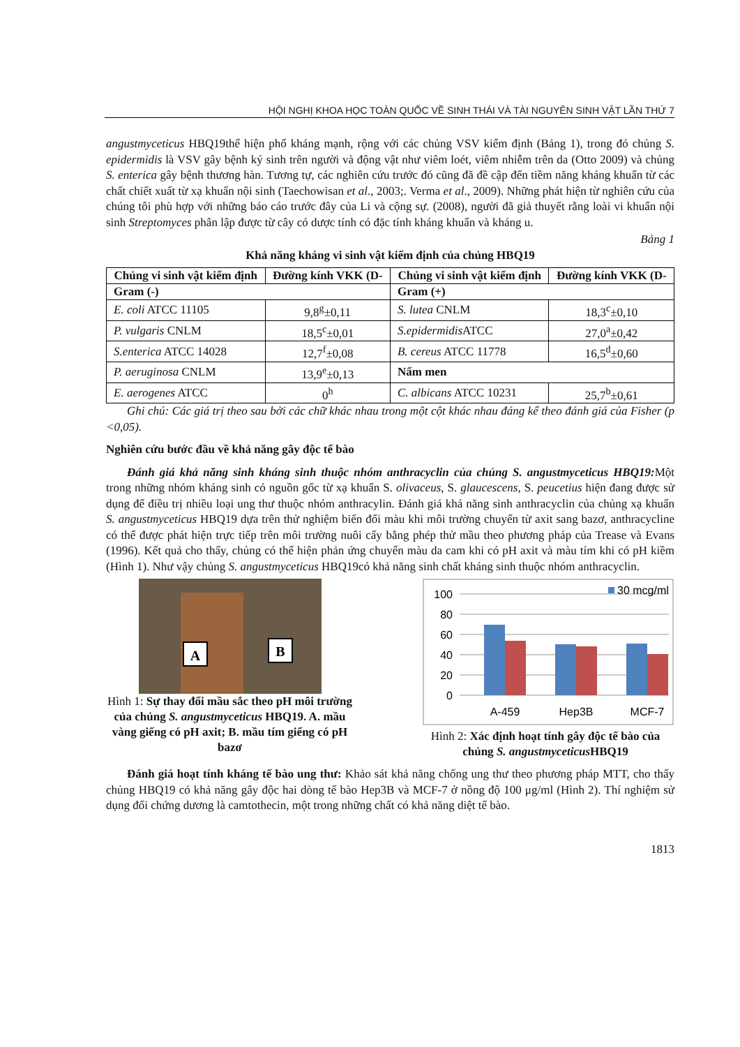HỘI NGHỊ KHOA HỌC TOÀN QUỐC VỀ SINH THÁI VÀ TÀI NGUYÊN SINH VẬT LẦN THỨ 7
angustmyceticus HBQ19thể hiện phổ kháng mạnh, rộng với các chủng VSV kiểm định (Bảng 1), trong đó chủng S. epidermidis là VSV gây bệnh ký sinh trên người và động vật như viêm loét, viêm nhiễm trên da (Otto 2009) và chủng S. enterica gây bệnh thương hàn. Tương tự, các nghiên cứu trước đó cũng đã đề cập đến tiềm năng kháng khuẩn từ các chất chiết xuất từ xạ khuẩn nội sinh (Taechowisan et al., 2003;. Verma et al., 2009). Những phát hiện từ nghiên cứu của chúng tôi phù hợp với những báo cáo trước đây của Li và cộng sự. (2008), người đã giả thuyết rằng loài vi khuẩn nội sinh Streptomyces phân lập được từ cây có dược tính có đặc tính kháng khuẩn và kháng u.
Bảng 1
Khả năng kháng vi sinh vật kiểm định của chủng HBQ19
| Chủng vi sinh vật kiểm định | Đường kính VKK (D- | Chủng vi sinh vật kiểm định | Đường kính VKK (D- |
| --- | --- | --- | --- |
| Gram (-) | | Gram (+) | |
| E. coli ATCC 11105 | 9,8<sup>g</sup>±0,11 | S. lutea CNLM | 18,3<sup>c</sup>±0,10 |
| P. vulgaris CNLM | 18,5<sup>c</sup>±0,01 | S.epidermidis ATCC | 27,0<sup>a</sup>±0,42 |
| S.enterica ATCC 14028 | 12,7<sup>f</sup>±0,08 | B. cereus ATCC 11778 | 16,5<sup>d</sup>±0,60 |
| P. aeruginosa CNLM | 13,9<sup>e</sup>±0,13 | Nấm men | |
| E. aerogenes ATCC | 0<sup>h</sup> | C. albicans ATCC 10231 | 25,7<sup>b</sup>±0,61 |
Ghi chú: Các giá trị theo sau bởi các chữ khác nhau trong một cột khác nhau đáng kể theo đánh giá của Fisher (p <0,05).
Nghiên cứu bước đầu về khả năng gây độc tế bào
Đánh giá khả năng sinh kháng sinh thuộc nhóm anthracyclin của chủng S. angustmyceticus HBQ19: Một trong những nhóm kháng sinh có nguồn gốc từ xạ khuẩn S. olivaceus, S. glaucescens, S. peucetius hiện đang được sử dụng để điều trị nhiều loại ung thư thuộc nhóm anthracylin. Đánh giá khả năng sinh anthracyclin của chủng xạ khuẩn S. angustmyceticus HBQ19 dựa trên thử nghiệm biến đổi màu khi môi trường chuyển từ axit sang bazơ, anthracycline có thể được phát hiện trực tiếp trên môi trường nuôi cấy bằng phép thử mầu theo phương pháp của Trease và Evans (1996). Kết quả cho thấy, chủng có thể hiện phản ứng chuyển màu da cam khi có pH axit và màu tím khi có pH kiềm (Hình 1). Như vậy chủng S. angustmyceticus HBQ19có khả năng sinh chất kháng sinh thuộc nhóm anthracyclin.
A
B
Hình 1: Sự thay đổi mầu sắc theo pH môi trường của chủng S. angustmyceticus HBQ19. A. mầu vàng giếng có pH axit; B. mầu tím giếng có pH bazơ
100
80
60
40
20
0
30 mcg/ml
A-459
Hep3B
MCF-7
Hình 2: Xác định hoạt tính gây độc tế bào của chủng S. angustmyceticus HBQ19
Đánh giá hoạt tính kháng tế bào ung thư: Khảo sát khả năng chống ung thư theo phương pháp MTT, cho thấy chủng HBQ19 có khả năng gây độc hai dòng tế bào Hep3B và MCF-7 ở nồng độ 100 μg/ml (Hình 2). Thí nghiệm sử dụng đối chứng dương là camtothecin, một trong những chất có khả năng diệt tế bào.
1813